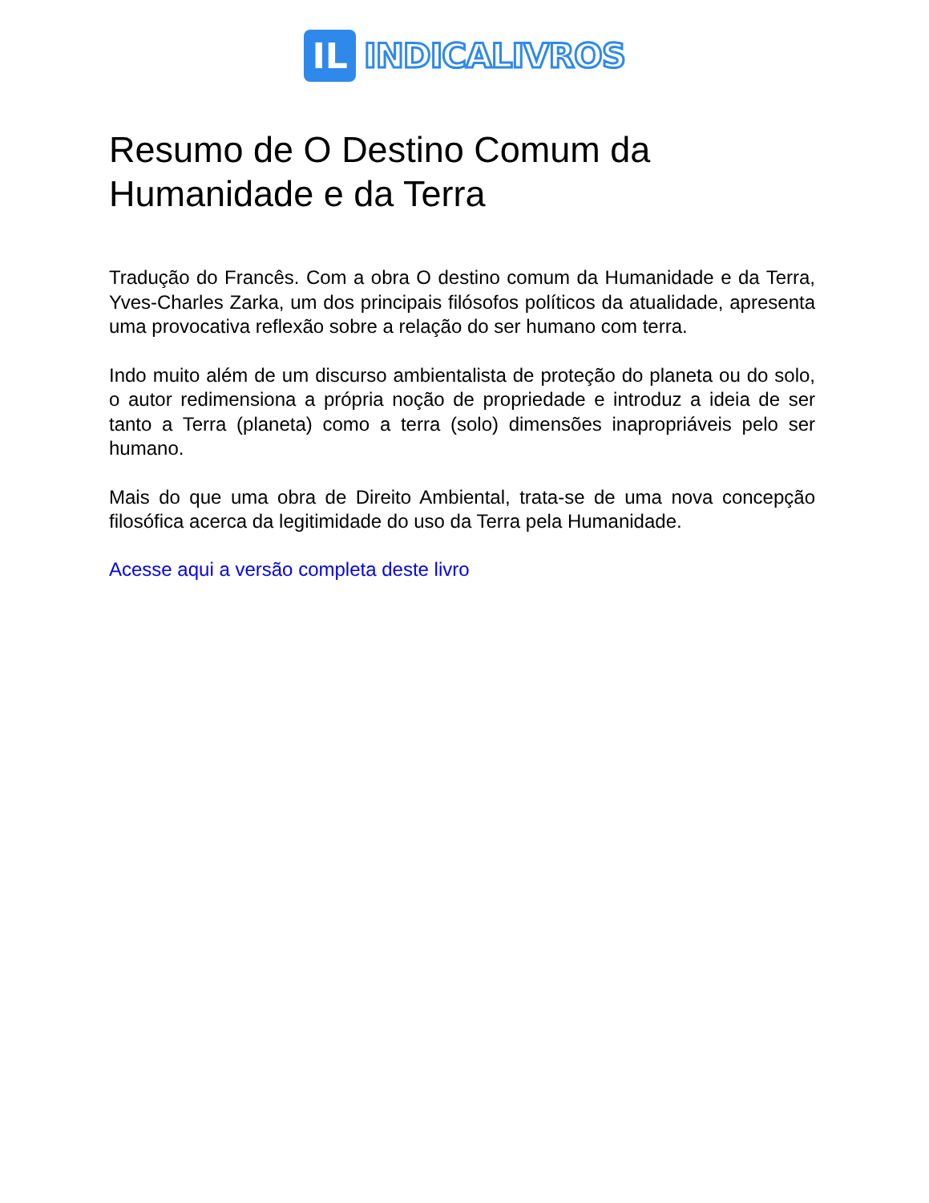IL
INDICALIVROS
Resumo de O Destino Comum da Humanidade e da Terra
Tradução do Francês. Com a obra O destino comum da Humanidade e da Terra, Yves-Charles Zarka, um dos principais filósofos políticos da atualidade, apresenta uma provocativa reflexão sobre a relação do ser humano com terra.
Indo muito além de um discurso ambientalista de proteção do planeta ou do solo, o autor redimensiona a própria noção de propriedade e introduz a ideia de ser tanto a Terra (planeta) como a terra (solo) dimensões inapropriáveis pelo ser humano.
Mais do que uma obra de Direito Ambiental, trata-se de uma nova concepção filosófica acerca da legitimidade do uso da Terra pela Humanidade.
Acesse aqui a versão completa deste livro